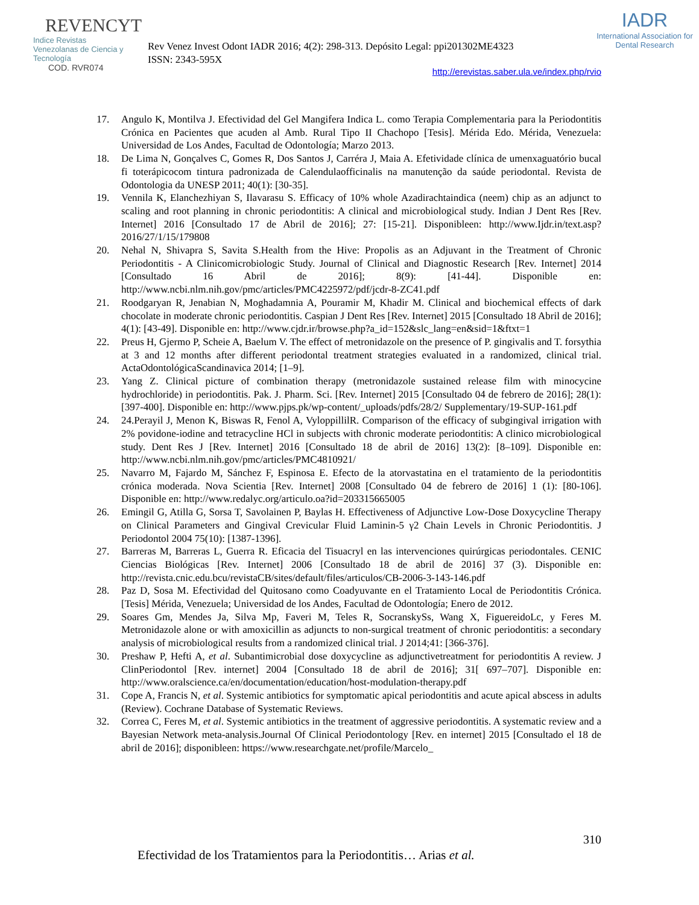REVENCYT
Indice Revistas Venezolanas de Ciencia y Tecnología
COD. RVR074
Rev Venez Invest Odont IADR 2016; 4(2): 298-313. Depósito Legal: ppi201302ME4323
ISSN: 2343-595X
IADR
International Association for Dental Research
http://erevistas.saber.ula.ve/index.php/rvio
17. Angulo K, Montilva J. Efectividad del Gel Mangifera Indica L. como Terapia Complementaria para la Periodontitis Crónica en Pacientes que acuden al Amb. Rural Tipo II Chachopo [Tesis]. Mérida Edo. Mérida, Venezuela: Universidad de Los Andes, Facultad de Odontología; Marzo 2013.
18. De Lima N, Gonçalves C, Gomes R, Dos Santos J, Carréra J, Maia A. Efetividade clínica de umenxaguatório bucal fi toterápicocom tintura padronizada de Calendulaofficinalis na manutenção da saúde periodontal. Revista de Odontologia da UNESP 2011; 40(1): [30-35].
19. Vennila K, Elanchezhiyan S, Ilavarasu S. Efficacy of 10% whole Azadirachtaindica (neem) chip as an adjunct to scaling and root planning in chronic periodontitis: A clinical and microbiological study. Indian J Dent Res [Rev. Internet] 2016 [Consultado 17 de Abril de 2016]; 27: [15-21]. Disponibleen: http://www.Ijdr.in/text.asp?2016/27/1/15/179808
20. Nehal N, Shivapra S, Savita S.Health from the Hive: Propolis as an Adjuvant in the Treatment of Chronic Periodontitis - A Clinicomicrobiologic Study. Journal of Clinical and Diagnostic Research [Rev. Internet] 2014 [Consultado 16 Abril de 2016]; 8(9): [41-44]. Disponible en: http://www.ncbi.nlm.nih.gov/pmc/articles/PMC4225972/pdf/jcdr-8-ZC41.pdf
21. Roodgaryan R, Jenabian N, Moghadamnia A, Pouramir M, Khadir M. Clinical and biochemical effects of dark chocolate in moderate chronic periodontitis. Caspian J Dent Res [Rev. Internet] 2015 [Consultado 18 Abril de 2016]; 4(1): [43-49]. Disponible en: http://www.cjdr.ir/browse.php?a_id=152&slc_lang=en&sid=1&ftxt=1
22. Preus H, Gjermo P, Scheie A, Baelum V. The effect of metronidazole on the presence of P. gingivalis and T. forsythia at 3 and 12 months after different periodontal treatment strategies evaluated in a randomized, clinical trial. ActaOdontológicaScandinavica 2014; [1–9].
23. Yang Z. Clinical picture of combination therapy (metronidazole sustained release film with minocycine hydrochloride) in periodontitis. Pak. J. Pharm. Sci. [Rev. Internet] 2015 [Consultado 04 de febrero de 2016]; 28(1): [397-400]. Disponible en: http://www.pjps.pk/wp-content/_uploads/pdfs/28/2/ Supplementary/19-SUP-161.pdf
24. 24.Perayil J, Menon K, Biswas R, Fenol A, VyloppillilR. Comparison of the efficacy of subgingival irrigation with 2% povidone-iodine and tetracycline HCl in subjects with chronic moderate periodontitis: A clinico microbiological study. Dent Res J [Rev. Internet] 2016 [Consultado 18 de abril de 2016] 13(2): [8–109]. Disponible en: http://www.ncbi.nlm.nih.gov/pmc/articles/PMC4810921/
25. Navarro M, Fajardo M, Sánchez F, Espinosa E. Efecto de la atorvastatina en el tratamiento de la periodontitis crónica moderada. Nova Scientia [Rev. Internet] 2008 [Consultado 04 de febrero de 2016] 1 (1): [80-106]. Disponible en: http://www.redalyc.org/articulo.oa?id=203315665005
26. Emingil G, Atilla G, Sorsa T, Savolainen P, Baylas H. Effectiveness of Adjunctive Low-Dose Doxycycline Therapy on Clinical Parameters and Gingival Crevicular Fluid Laminin-5 γ2 Chain Levels in Chronic Periodontitis. J Periodontol 2004 75(10): [1387-1396].
27. Barreras M, Barreras L, Guerra R. Eficacia del Tisuacryl en las intervenciones quirúrgicas periodontales. CENIC Ciencias Biológicas [Rev. Internet] 2006 [Consultado 18 de abril de 2016] 37 (3). Disponible en: http://revista.cnic.edu.bcu/revistaCB/sites/default/files/articulos/CB-2006-3-143-146.pdf
28. Paz D, Sosa M. Efectividad del Quitosano como Coadyuvante en el Tratamiento Local de Periodontitis Crónica. [Tesis] Mérida, Venezuela; Universidad de los Andes, Facultad de Odontología; Enero de 2012.
29. Soares Gm, Mendes Ja, Silva Mp, Faveri M, Teles R, SocranskySs, Wang X, FiguereidoLc, y Feres M. Metronidazole alone or with amoxicillin as adjuncts to non-surgical treatment of chronic periodontitis: a secondary analysis of microbiological results from a randomized clinical trial. J 2014;41: [366-376].
30. Preshaw P, Hefti A, et al. Subantimicrobial dose doxycycline as adjunctivetreatment for periodontitis A review. J ClinPeriodontol [Rev. internet] 2004 [Consultado 18 de abril de 2016]; 31[ 697–707]. Disponible en: http://www.oralscience.ca/en/documentation/education/host-modulation-therapy.pdf
31. Cope A, Francis N, et al. Systemic antibiotics for symptomatic apical periodontitis and acute apical abscess in adults (Review). Cochrane Database of Systematic Reviews.
32. Correa C, Feres M, et al. Systemic antibiotics in the treatment of aggressive periodontitis. A systematic review and a Bayesian Network meta-analysis.Journal Of Clinical Periodontology [Rev. en internet] 2015 [Consultado el 18 de abril de 2016]; disponibleen: https://www.researchgate.net/profile/Marcelo_
310
Efectividad de los Tratamientos para la Periodontitis… Arias et al.